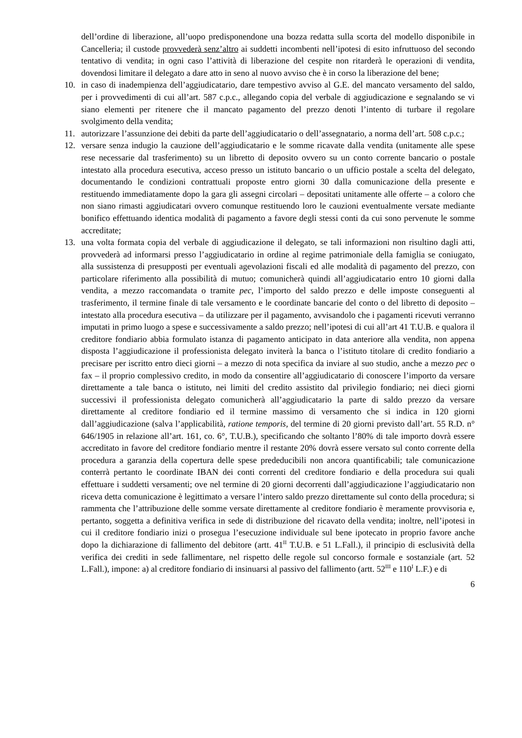dell’ordine di liberazione, all’uopo predisponendone una bozza redatta sulla scorta del modello disponibile in Cancelleria; il custode provvederà senz’altro ai suddetti incombenti nell’ipotesi di esito infruttuoso del secondo tentativo di vendita; in ogni caso l’attività di liberazione del cespite non ritarderà le operazioni di vendita, dovendosi limitare il delegato a dare atto in seno al nuovo avviso che è in corso la liberazione del bene;
10. in caso di inadempienza dell’aggiudicatario, dare tempestivo avviso al G.E. del mancato versamento del saldo, per i provvedimenti di cui all’art. 587 c.p.c., allegando copia del verbale di aggiudicazione e segnalando se vi siano elementi per ritenere che il mancato pagamento del prezzo denoti l’intento di turbare il regolare svolgimento della vendita;
11. autorizzare l’assunzione dei debiti da parte dell’aggiudicatario o dell’assegnatario, a norma dell’art. 508 c.p.c.;
12. versare senza indugio la cauzione dell’aggiudicatario e le somme ricavate dalla vendita (unitamente alle spese rese necessarie dal trasferimento) su un libretto di deposito ovvero su un conto corrente bancario o postale intestato alla procedura esecutiva, acceso presso un istituto bancario o un ufficio postale a scelta del delegato, documentando le condizioni contrattuali proposte entro giorni 30 dalla comunicazione della presente e restituendo immediatamente dopo la gara gli assegni circolari – depositati unitamente alle offerte – a coloro che non siano rimasti aggiudicatari ovvero comunque restituendo loro le cauzioni eventualmente versate mediante bonifico effettuando identica modalità di pagamento a favore degli stessi conti da cui sono pervenute le somme accreditate;
13. una volta formata copia del verbale di aggiudicazione il delegato, se tali informazioni non risultino dagli atti, provvederà ad informarsi presso l’aggiudicatario in ordine al regime patrimoniale della famiglia se coniugato, alla sussistenza di presupposti per eventuali agevolazioni fiscali ed alle modalità di pagamento del prezzo, con particolare riferimento alla possibilità di mutuo; comunicherà quindi all’aggiudicatario entro 10 giorni dalla vendita, a mezzo raccomandata o tramite pec, l’importo del saldo prezzo e delle imposte conseguenti al trasferimento, il termine finale di tale versamento e le coordinate bancarie del conto o del libretto di deposito – intestato alla procedura esecutiva – da utilizzare per il pagamento, avvisandolo che i pagamenti ricevuti verranno imputati in primo luogo a spese e successivamente a saldo prezzo; nell’ipotesi di cui all’art 41 T.U.B. e qualora il creditore fondiario abbia formulato istanza di pagamento anticipato in data anteriore alla vendita, non appena disposta l’aggiudicazione il professionista delegato inviterà la banca o l’istituto titolare di credito fondiario a precisare per iscritto entro dieci giorni – a mezzo di nota specifica da inviare al suo studio, anche a mezzo pec o fax – il proprio complessivo credito, in modo da consentire all’aggiudicatario di conoscere l’importo da versare direttamente a tale banca o istituto, nei limiti del credito assistito dal privilegio fondiario; nei dieci giorni successivi il professionista delegato comunicherà all’aggiudicatario la parte di saldo prezzo da versare direttamente al creditore fondiario ed il termine massimo di versamento che si indica in 120 giorni dall’aggiudicazione (salva l’applicabilità, ratione temporis, del termine di 20 giorni previsto dall’art. 55 R.D. n° 646/1905 in relazione all’art. 161, co. 6°, T.U.B.), specificando che soltanto l’80% di tale importo dovrà essere accreditato in favore del creditore fondiario mentre il restante 20% dovrà essere versato sul conto corrente della procedura a garanzia della copertura delle spese prededucibili non ancora quantificabili; tale comunicazione conterrà pertanto le coordinate IBAN dei conti correnti del creditore fondiario e della procedura sui quali effettuare i suddetti versamenti; ove nel termine di 20 giorni decorrenti dall’aggiudicazione l’aggiudicatario non riceva detta comunicazione è legittimato a versare l’intero saldo prezzo direttamente sul conto della procedura; si rammenta che l’attribuzione delle somme versate direttamente al creditore fondiario è meramente provvisoria e, pertanto, soggetta a definitiva verifica in sede di distribuzione del ricavato della vendita; inoltre, nell’ipotesi in cui il creditore fondiario inizi o prosegua l’esecuzione individuale sul bene ipotecato in proprio favore anche dopo la dichiarazione di fallimento del debitore (artt. 41<sup>II</sup> T.U.B. e 51 L.Fall.), il principio di esclusività della verifica dei crediti in sede fallimentare, nel rispetto delle regole sul concorso formale e sostanziale (art. 52 L.Fall.), impone: a) al creditore fondiario di insinuarsi al passivo del fallimento (artt. 52<sup>III</sup> e 110<sup>I</sup> L.F.) e di
6